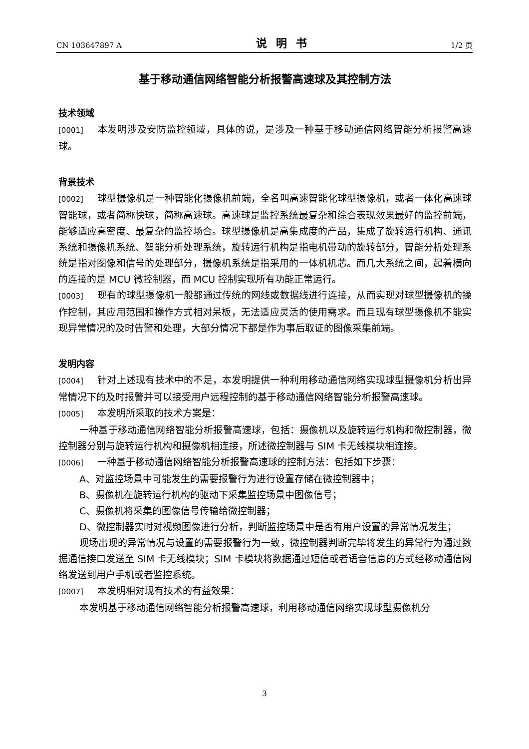CN 103647897 A 说明书 1/2 页
基于移动通信网络智能分析报警高速球及其控制方法
技术领域
[0001] 本发明涉及安防监控领域，具体的说，是涉及一种基于移动通信网络智能分析报警高速球。
背景技术
[0002] 球型摄像机是一种智能化摄像机前端，全名叫高速智能化球型摄像机，或者一体化高速球智能球，或者简称快球，简称高速球。高速球是监控系统最复杂和综合表现效果最好的监控前端，能够适应高密度、最复杂的监控场合。球型摄像机是高集成度的产品，集成了旋转运行机构、通讯系统和摄像机系统、智能分析处理系统，旋转运行机构是指电机带动的旋转部分，智能分析处理系统是指对图像和信号的处理部分，摄像机系统是指采用的一体机机芯。而几大系统之间，起着横向的连接的是 MCU 微控制器，而 MCU 控制实现所有功能正常运行。
[0003] 现有的球型摄像机一般都通过传统的网线或数据线进行连接，从而实现对球型摄像机的操作控制，其应用范围和操作方式相对呆板，无法适应灵活的使用需求。而且现有球型摄像机不能实现异常情况的及时告警和处理，大部分情况下都是作为事后取证的图像采集前端。
发明内容
[0004] 针对上述现有技术中的不足，本发明提供一种利用移动通信网络实现球型摄像机分析出异常情况下的及时报警并可以接受用户远程控制的基于移动通信网络智能分析报警高速球。
[0005] 本发明所采取的技术方案是：
一种基于移动通信网络智能分析报警高速球，包括：摄像机以及旋转运行机构和微控制器，微控制器分别与旋转运行机构和摄像机相连接，所述微控制器与 SIM 卡无线模块相连接。
[0006] 一种基于移动通信网络智能分析报警高速球的控制方法：包括如下步骤：
A、对监控场景中可能发生的需要报警行为进行设置存储在微控制器中；
B、摄像机在旋转运行机构的驱动下采集监控场景中图像信号；
C、摄像机将采集的图像信号传输给微控制器；
D、微控制器实时对视频图像进行分析，判断监控场景中是否有用户设置的异常情况发生；
现场出现的异常情况与设置的需要报警行为一致，微控制器判断完毕将发生的异常行为通过数据通信接口发送至 SIM 卡无线模块；SIM 卡模块将数据通过短信或者语音信息的方式经移动通信网络发送到用户手机或者监控系统。
[0007] 本发明相对现有技术的有益效果：
本发明基于移动通信网络智能分析报警高速球，利用移动通信网络实现球型摄像机分
3